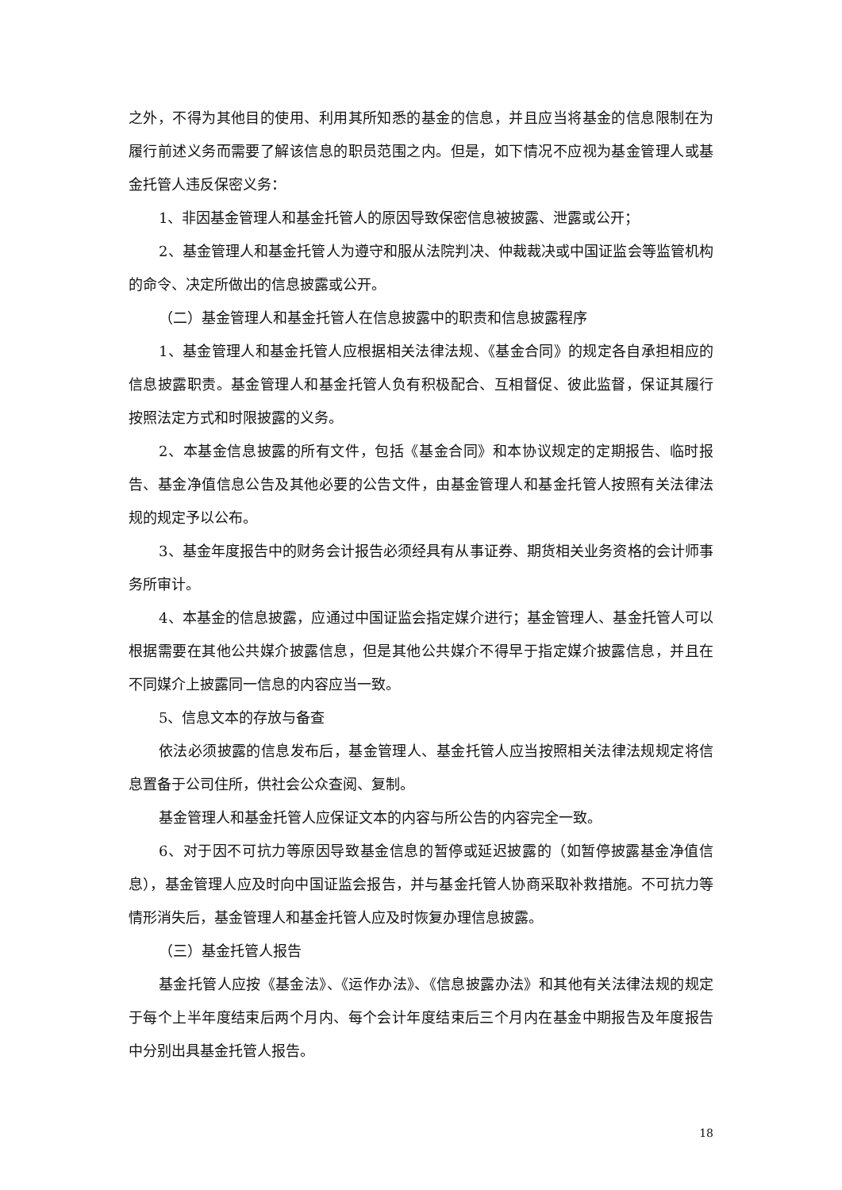之外，不得为其他目的使用、利用其所知悉的基金的信息，并且应当将基金的信息限制在为履行前述义务而需要了解该信息的职员范围之内。但是，如下情况不应视为基金管理人或基金托管人违反保密义务：
1、非因基金管理人和基金托管人的原因导致保密信息被披露、泄露或公开；
2、基金管理人和基金托管人为遵守和服从法院判决、仲裁裁决或中国证监会等监管机构的命令、决定所做出的信息披露或公开。
（二）基金管理人和基金托管人在信息披露中的职责和信息披露程序
1、基金管理人和基金托管人应根据相关法律法规、《基金合同》的规定各自承担相应的信息披露职责。基金管理人和基金托管人负有积极配合、互相督促、彼此监督，保证其履行按照法定方式和时限披露的义务。
2、本基金信息披露的所有文件，包括《基金合同》和本协议规定的定期报告、临时报告、基金净值信息公告及其他必要的公告文件，由基金管理人和基金托管人按照有关法律法规的规定予以公布。
3、基金年度报告中的财务会计报告必须经具有从事证券、期货相关业务资格的会计师事务所审计。
4、本基金的信息披露，应通过中国证监会指定媒介进行；基金管理人、基金托管人可以根据需要在其他公共媒介披露信息，但是其他公共媒介不得早于指定媒介披露信息，并且在不同媒介上披露同一信息的内容应当一致。
5、信息文本的存放与备查
依法必须披露的信息发布后，基金管理人、基金托管人应当按照相关法律法规规定将信息置备于公司住所，供社会公众查阅、复制。
基金管理人和基金托管人应保证文本的内容与所公告的内容完全一致。
6、对于因不可抗力等原因导致基金信息的暂停或延迟披露的（如暂停披露基金净值信息），基金管理人应及时向中国证监会报告，并与基金托管人协商采取补救措施。不可抗力等情形消失后，基金管理人和基金托管人应及时恢复办理信息披露。
（三）基金托管人报告
基金托管人应按《基金法》、《运作办法》、《信息披露办法》和其他有关法律法规的规定于每个上半年度结束后两个月内、每个会计年度结束后三个月内在基金中期报告及年度报告中分别出具基金托管人报告。
18